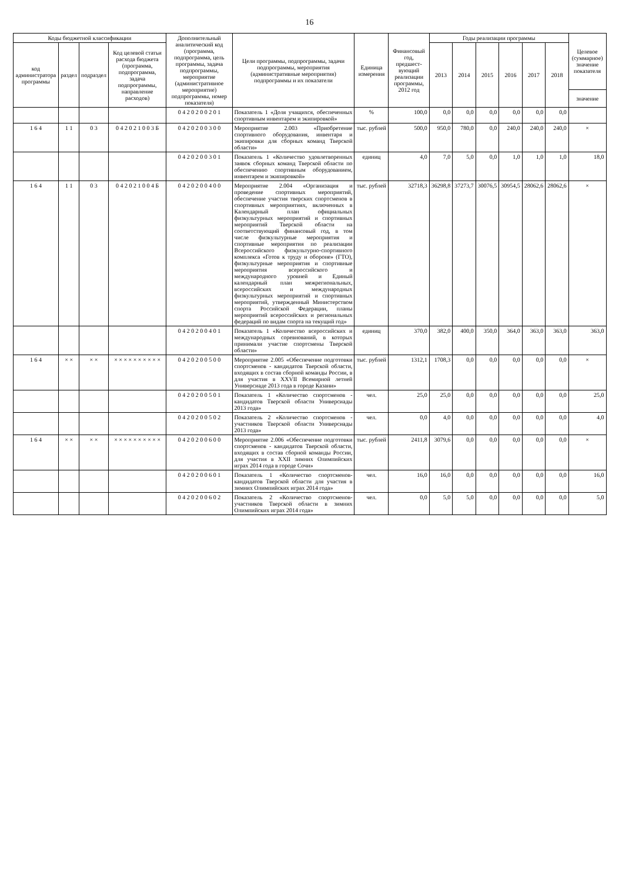16
| Коды бюджетной классификации | | | | Дополнительный аналитический код (программа, подпрограмма, цель программы, задача подпрограммы, мероприятие (административное мероприятие) подпрограммы, номер показателя) | Цели программы, подпрограммы, задачи подпрограммы, мероприятия (административные мероприятия) подпрограммы и их показатели | Единица измерения | Финансовый год, предшест-вующий реализации программы, 2012 год | Годы реализации программы | | | | | | Целевое (суммарное) значение показателя |
| --- | --- | --- | --- | --- | --- | --- | --- | --- | --- | --- | --- | --- | --- | --- |
| код администратора программы | раздел | подраздел | Код целевой статьи расхода бюджета (программа, подпрограмма, задача подпрограммы, направление расходов) | | | | | 2013 | 2014 | 2015 | 2016 | 2017 | 2018 | |
| | | | | | | | | | | | | | | значение |
| | | | | 0 4 2 0 2 0 0 2 0 1 | Показатель 1 «Доля учащихся, обеспеченных спортивным инвентарем и экипировкой» | % | 100,0 | 0,0 | 0,0 | 0,0 | 0,0 | 0,0 | 0,0 | |
| 1 6 4 | 1 1 | 0 3 | 0 4 2 0 2 1 0 0 3 Б | 0 4 2 0 2 0 0 3 0 0 | Мероприятие 2.003 «Приобретение спортивного оборудования, инвентаря и экипировки для сборных команд Тверской области» | тыс. рублей | 500,0 | 950,0 | 780,0 | 0,0 | 240,0 | 240,0 | 240,0 | × |
| | | | | 0 4 2 0 2 0 0 3 0 1 | Показатель 1 «Количество удовлетворенных заявок сборных команд Тверской области по обеспечению спортивным оборудованием, инвентарем и экипировкой» | единиц | 4,0 | 7,0 | 5,0 | 0,0 | 1,0 | 1,0 | 1,0 | 18,0 |
| 1 6 4 | 1 1 | 0 3 | 0 4 2 0 2 1 0 0 4 Б | 0 4 2 0 2 0 0 4 0 0 | Мероприятие 2.004 «Организация и проведение спортивных мероприятий, обеспечение участия тверских спортсменов в спортивных мероприятиях, включенных в Календарный план официальных физкультурных мероприятий и спортивных мероприятий Тверской области на соответствующий финансовый год, в том числе физкультурные мероприятия и спортивные мероприятия по реализации Всероссийского физкультурно-спортивного комплекса «Готов к труду и обороне» (ГТО), физкультурные мероприятия и спортивные мероприятия всероссийского и международного уровней и Единый календарный план межрегиональных, всероссийских и международных физкультурных мероприятий и спортивных мероприятий, утвержденный Министерством спорта Российской Федерации, планы мероприятий всероссийских и региональных федераций по видам спорта на текущий год» | тыс. рублей | 32718,3 | 36298,8 | 37273,7 | 30076,5 | 30954,5 | 28062,6 | 28062,6 | × |
| | | | | 0 4 2 0 2 0 0 4 0 1 | Показатель 1 «Количество всероссийских и международных соревнований, в которых принимали участие спортсмены Тверской области» | единиц | 370,0 | 382,0 | 400,0 | 350,0 | 364,0 | 363,0 | 363,0 | 363,0 |
| 1 6 4 | × × | × × | × × × × × × × × × × | 0 4 2 0 2 0 0 5 0 0 | Мероприятие 2.005 «Обеспечение подготовки спортсменов - кандидатов Тверской области, входящих в состав сборной команды России, в для участия в XXVII Всемирной летней Универсиаде 2013 года в городе Казани» | тыс. рублей | 1312,1 | 1708,3 | 0,0 | 0,0 | 0,0 | 0,0 | 0,0 | × |
| | | | | 0 4 2 0 2 0 0 5 0 1 | Показатель 1 «Количество спортсменов - кандидатов Тверской области Универсиады 2013 года» | чел. | 25,0 | 25,0 | 0,0 | 0,0 | 0,0 | 0,0 | 0,0 | 25,0 |
| | | | | 0 4 2 0 2 0 0 5 0 2 | Показатель 2 «Количество спортсменов - участников Тверской области Универсиады 2013 года» | чел. | 0,0 | 4,0 | 0,0 | 0,0 | 0,0 | 0,0 | 0,0 | 4,0 |
| 1 6 4 | × × | × × | × × × × × × × × × × | 0 4 2 0 2 0 0 6 0 0 | Мероприятие 2.006 «Обеспечение подготовки спортсменов - кандидатов Тверской области, входящих в состав сборной команды России, для участия в XXII зимних Олимпийских играх 2014 года в городе Сочи» | тыс. рублей | 2411,8 | 3079,6 | 0,0 | 0,0 | 0,0 | 0,0 | 0,0 | × |
| | | | | 0 4 2 0 2 0 0 6 0 1 | Показатель 1 «Количество спортсменов-кандидатов Тверской области для участия в зимних Олимпийских играх 2014 года» | чел. | 16,0 | 16,0 | 0,0 | 0,0 | 0,0 | 0,0 | 0,0 | 16,0 |
| | | | | 0 4 2 0 2 0 0 6 0 2 | Показатель 2 «Количество спортсменов-участников Тверской области в зимних Олимпийских играх 2014 года» | чел. | 0,0 | 5,0 | 5,0 | 0,0 | 0,0 | 0,0 | 0,0 | 5,0 |